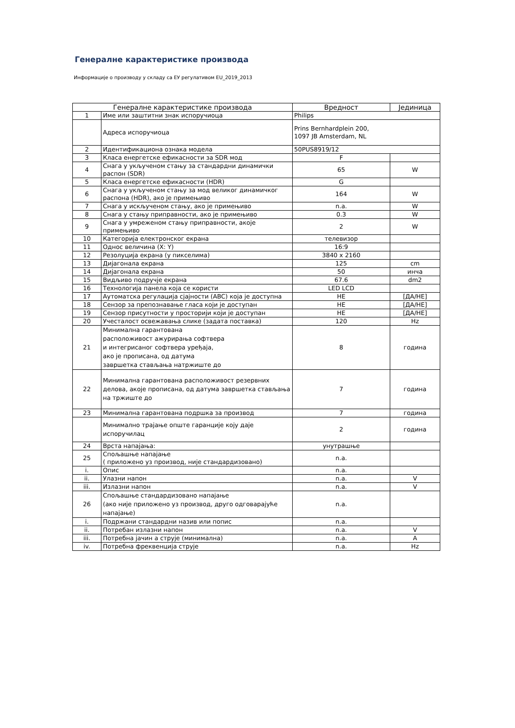Генералне карактеристике производа
Информације о производу у складу са ЕУ регулативом EU_2019_2013
| Генералне карактеристике производа | | Вредност | Јединица |
| --- | --- | --- | --- |
| 1 | Име или заштитни знак испоручиоца | Philips | |
| | Адреса испоручиоца | Prins Bernhardplein 200, 1097 JB Amsterdam, NL | |
| 2 | Идентификациона ознака модела | 50PUS8919/12 | |
| 3 | Класа енергетске ефикасности за SDR мод | F | |
| 4 | Снага у укљученом стању за стандардни динамички распон (SDR) | 65 | W |
| 5 | Класа енергетске ефикасности (HDR) | G | |
| 6 | Снага у укљученом стању за мод великог динамичког распона (HDR), ако је примењиво | 164 | W |
| 7 | Снага у искљученом стању, ако је примењиво | n.a. | W |
| 8 | Снага у стању приправности, ако је примењиво | 0.3 | W |
| 9 | Снага у умреженом стању приправности, акоје примењиво | 2 | W |
| 10 | Категорија електронског екрана | телевизор | |
| 11 | Однос величина (X: Y) | 16:9 | |
| 12 | Резолуција екрана (у пикселима) | 3840 x 2160 | |
| 13 | Дијагонала екрана | 125 | cm |
| 14 | Дијагонала екрана | 50 | инча |
| 15 | Видљиво подручје екрана | 67.6 | dm2 |
| 16 | Технологија панела која се користи | LED LCD | |
| 17 | Аутоматска регулација сјајности (ABC) која је доступна | НЕ | [ДА/НЕ] |
| 18 | Сензор за препознавање гласа који је доступан | НЕ | [ДА/НЕ] |
| 19 | Сензор присутности у просторији који је доступан | НЕ | [ДА/НЕ] |
| 20 | Учесталост освежавања слике (задата поставка) | 120 | Hz |
| 21 | Минимална гарантована расположивост ажурирања софтвера и интегрисаног софтвера уређаја, ако је прописана, од датума завршетка стављања натржиште до | 8 | година |
| 22 | Минимална гарантована расположивост резервних делова, акоје прописана, од датума завршетка стављања на тржиште до | 7 | година |
| 23 | Минимална гарантована подршка за производ | 7 | година |
| | Минимално трајање опште гаранције коју даје испоручилац | 2 | година |
| 24 | Врста напајања: | унутрашње | |
| 25 | Спољашње напајање ( приложено уз производ, није стандардизовано) | n.a. | |
| i. | Опис | n.a. | |
| ii. | Улазни напон | n.a. | V |
| iii. | Излазни напон | n.a. | V |
| 26 | Спољашње стандардизовано напајање (ако није приложено уз производ, друго одговарајуће напајање) | n.a. | |
| i. | Подржани стандардни назив или попис | n.a. | |
| ii. | Потребан излазни напон | n.a. | V |
| iii. | Потребна јачин а струје (минимална) | n.a. | A |
| iv. | Потребна фреквенција струје | n.a. | Hz |